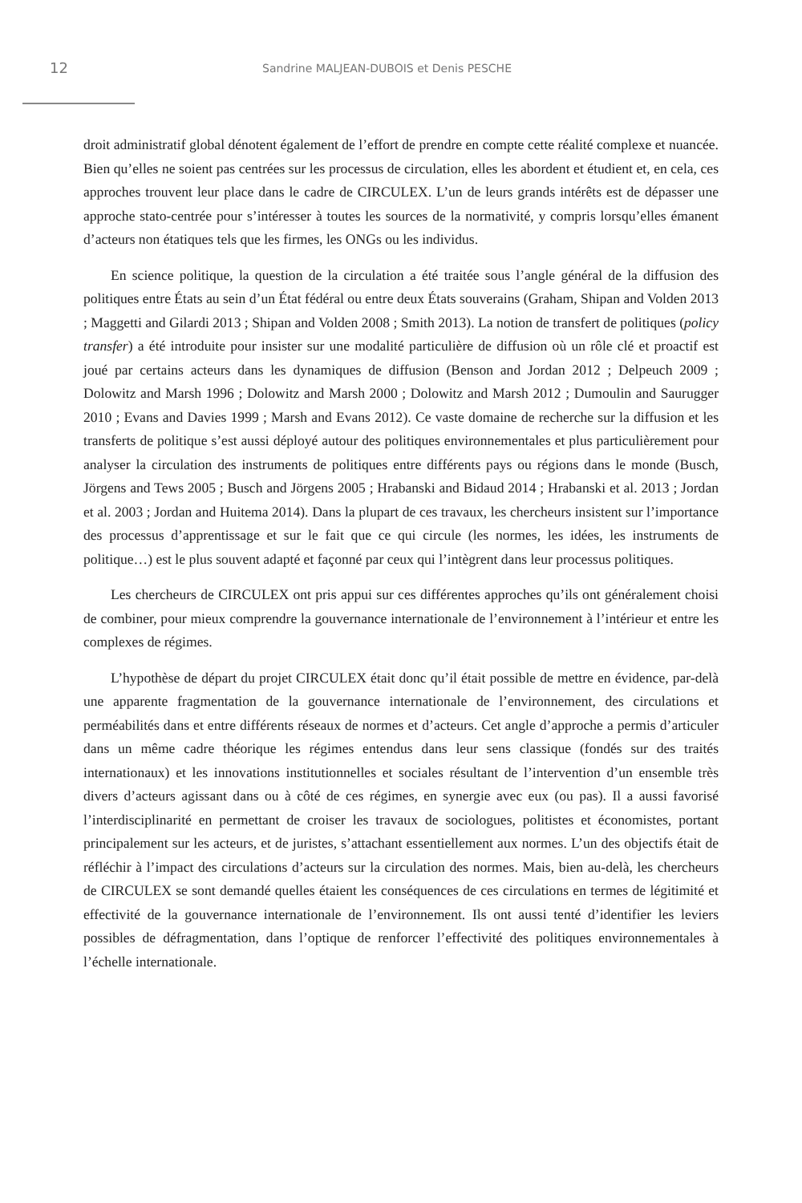12
Sandrine MALJEAN-DUBOIS et Denis PESCHE
droit administratif global dénotent également de l’effort de prendre en compte cette réalité complexe et nuancée. Bien qu’elles ne soient pas centrées sur les processus de circulation, elles les abordent et étudient et, en cela, ces approches trouvent leur place dans le cadre de CIRCULEX. L’un de leurs grands intérêts est de dépasser une approche stato-centrée pour s’intéresser à toutes les sources de la normativité, y compris lorsqu’elles émanent d’acteurs non étatiques tels que les firmes, les ONGs ou les individus.
En science politique, la question de la circulation a été traitée sous l’angle général de la diffusion des politiques entre États au sein d’un État fédéral ou entre deux États souverains (Graham, Shipan and Volden 2013 ; Maggetti and Gilardi 2013 ; Shipan and Volden 2008 ; Smith 2013). La notion de transfert de politiques (policy transfer) a été introduite pour insister sur une modalité particulière de diffusion où un rôle clé et proactif est joué par certains acteurs dans les dynamiques de diffusion (Benson and Jordan 2012 ; Delpeuch 2009 ; Dolowitz and Marsh 1996 ; Dolowitz and Marsh 2000 ; Dolowitz and Marsh 2012 ; Dumoulin and Saurugger 2010 ; Evans and Davies 1999 ; Marsh and Evans 2012). Ce vaste domaine de recherche sur la diffusion et les transferts de politique s’est aussi déployé autour des politiques environnementales et plus particulièrement pour analyser la circulation des instruments de politiques entre différents pays ou régions dans le monde (Busch, Jörgens and Tews 2005 ; Busch and Jörgens 2005 ; Hrabanski and Bidaud 2014 ; Hrabanski et al. 2013 ; Jordan et al. 2003 ; Jordan and Huitema 2014). Dans la plupart de ces travaux, les chercheurs insistent sur l’importance des processus d’apprentissage et sur le fait que ce qui circule (les normes, les idées, les instruments de politique…) est le plus souvent adapté et façonné par ceux qui l’intègrent dans leur processus politiques.
Les chercheurs de CIRCULEX ont pris appui sur ces différentes approches qu’ils ont généralement choisi de combiner, pour mieux comprendre la gouvernance internationale de l’environnement à l’intérieur et entre les complexes de régimes.
L’hypothèse de départ du projet CIRCULEX était donc qu’il était possible de mettre en évidence, par-delà une apparente fragmentation de la gouvernance internationale de l’environnement, des circulations et perméabilités dans et entre différents réseaux de normes et d’acteurs. Cet angle d’approche a permis d’articuler dans un même cadre théorique les régimes entendus dans leur sens classique (fondés sur des traités internationaux) et les innovations institutionnelles et sociales résultant de l’intervention d’un ensemble très divers d’acteurs agissant dans ou à côté de ces régimes, en synergie avec eux (ou pas). Il a aussi favorisé l’interdisciplinarité en permettant de croiser les travaux de sociologues, politistes et économistes, portant principalement sur les acteurs, et de juristes, s’attachant essentiellement aux normes. L’un des objectifs était de réfléchir à l’impact des circulations d’acteurs sur la circulation des normes. Mais, bien au-delà, les chercheurs de CIRCULEX se sont demandé quelles étaient les conséquences de ces circulations en termes de légitimité et effectivité de la gouvernance internationale de l’environnement. Ils ont aussi tenté d’identifier les leviers possibles de défragmentation, dans l’optique de renforcer l’effectivité des politiques environnementales à l’échelle internationale.